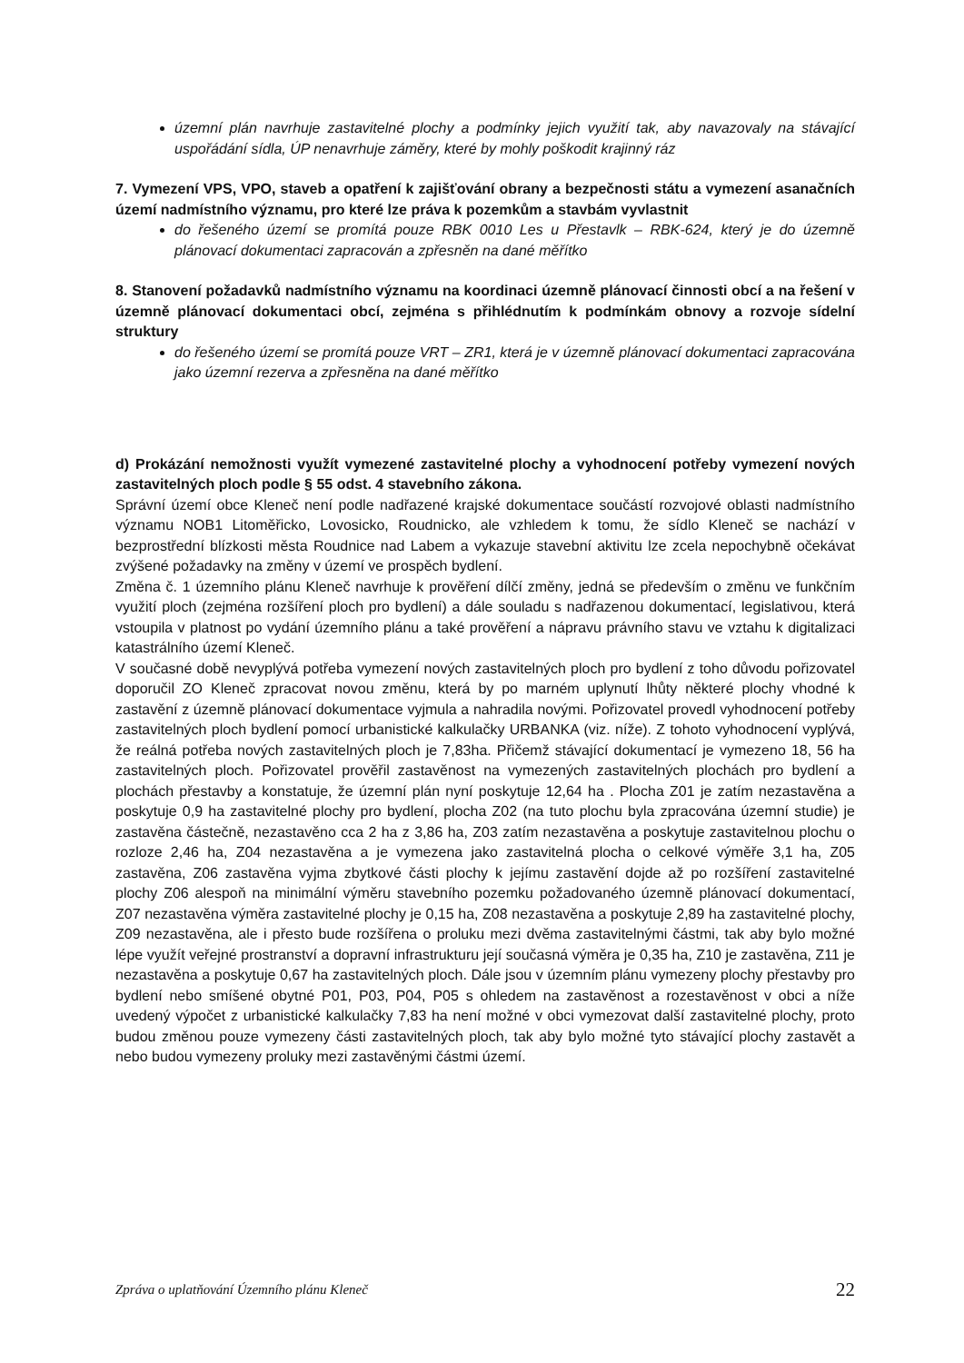územní plán navrhuje zastavitelné plochy a podmínky jejich využití tak, aby navazovaly na stávající uspořádání sídla, ÚP nenavrhuje záměry, které by mohly poškodit krajinný ráz
7. Vymezení VPS, VPO, staveb a opatření k zajišťování obrany a bezpečnosti státu a vymezení asanačních území nadmístního významu, pro které lze práva k pozemkům a stavbám vyvlastnit
do řešeného území se promítá pouze RBK 0010 Les u Přestavlk – RBK-624, který je do územně plánovací dokumentaci zapracován a zpřesněn na dané měřítko
8. Stanovení požadavků nadmístního významu na koordinaci územně plánovací činnosti obcí a na řešení v územně plánovací dokumentaci obcí, zejména s přihlédnutím k podmínkám obnovy a rozvoje sídelní struktury
do řešeného území se promítá pouze VRT – ZR1, která je v územně plánovací dokumentaci zapracována jako územní rezerva a zpřesněna na dané měřítko
d) Prokázání nemožnosti využít vymezené zastavitelné plochy a vyhodnocení potřeby vymezení nových zastavitelných ploch podle § 55 odst. 4 stavebního zákona.
Správní území obce Kleneč není podle nadřazené krajské dokumentace součástí rozvojové oblasti nadmístního významu NOB1 Litoměřicko, Lovosicko, Roudnicko, ale vzhledem k tomu, že sídlo Kleneč se nachází v bezprostřední blízkosti města Roudnice nad Labem a vykazuje stavební aktivitu lze zcela nepochybně očekávat zvýšené požadavky na změny v území ve prospěch bydlení.
Změna č. 1 územního plánu Kleneč navrhuje k prověření dílčí změny, jedná se především o změnu ve funkčním využití ploch (zejména rozšíření ploch pro bydlení) a dále souladu s nadřazenou dokumentací, legislativou, která vstoupila v platnost po vydání územního plánu a také prověření a nápravu právního stavu ve vztahu k digitalizaci katastrálního území Kleneč.
V současné době nevyplývá potřeba vymezení nových zastavitelných ploch pro bydlení z toho důvodu pořizovatel doporučil ZO Kleneč zpracovat novou změnu, která by po marném uplynutí lhůty některé plochy vhodné k zastavění z územně plánovací dokumentace vyjmula a nahradila novými. Pořizovatel provedl vyhodnocení potřeby zastavitelných ploch bydlení pomocí urbanistické kalkulačky URBANKA (viz. níže). Z tohoto vyhodnocení vyplývá, že reálná potřeba nových zastavitelných ploch je 7,83ha. Přičemž stávající dokumentací je vymezeno 18, 56 ha zastavitelných ploch. Pořizovatel prověřil zastavěnost na vymezených zastavitelných plochách pro bydlení a plochách přestavby a konstatuje, že územní plán nyní poskytuje 12,64 ha . Plocha Z01 je zatím nezastavěna a poskytuje 0,9 ha zastavitelné plochy pro bydlení, plocha Z02 (na tuto plochu byla zpracována územní studie) je zastavěna částečně, nezastavěno cca 2 ha z 3,86 ha, Z03 zatím nezastavěna a poskytuje zastavitelnou plochu o rozloze 2,46 ha, Z04 nezastavěna a je vymezena jako zastavitelná plocha o celkové výměře 3,1 ha, Z05 zastavěna, Z06 zastavěna vyjma zbytkové části plochy k jejímu zastavění dojde až po rozšíření zastavitelné plochy Z06 alespoň na minimální výměru stavebního pozemku požadovaného územně plánovací dokumentací, Z07 nezastavěna výměra zastavitelné plochy je 0,15 ha, Z08 nezastavěna a poskytuje 2,89 ha zastavitelné plochy, Z09 nezastavěna, ale i přesto bude rozšířena o proluku mezi dvěma zastavitelnými částmi, tak aby bylo možné lépe využít veřejné prostranství a dopravní infrastrukturu její současná výměra je 0,35 ha, Z10 je zastavěna, Z11 je nezastavěna a poskytuje 0,67 ha zastavitelných ploch. Dále jsou v územním plánu vymezeny plochy přestavby pro bydlení nebo smíšené obytné P01, P03, P04, P05 s ohledem na zastavěnost a rozestavěnost v obci a níže uvedený výpočet z urbanistické kalkulačky 7,83 ha není možné v obci vymezovat další zastavitelné plochy, proto budou změnou pouze vymezeny části zastavitelných ploch, tak aby bylo možné tyto stávající plochy zastavět a nebo budou vymezeny proluky mezi zastavěnými částmi území.
Zpráva o uplatňování Územního plánu Kleneč 22